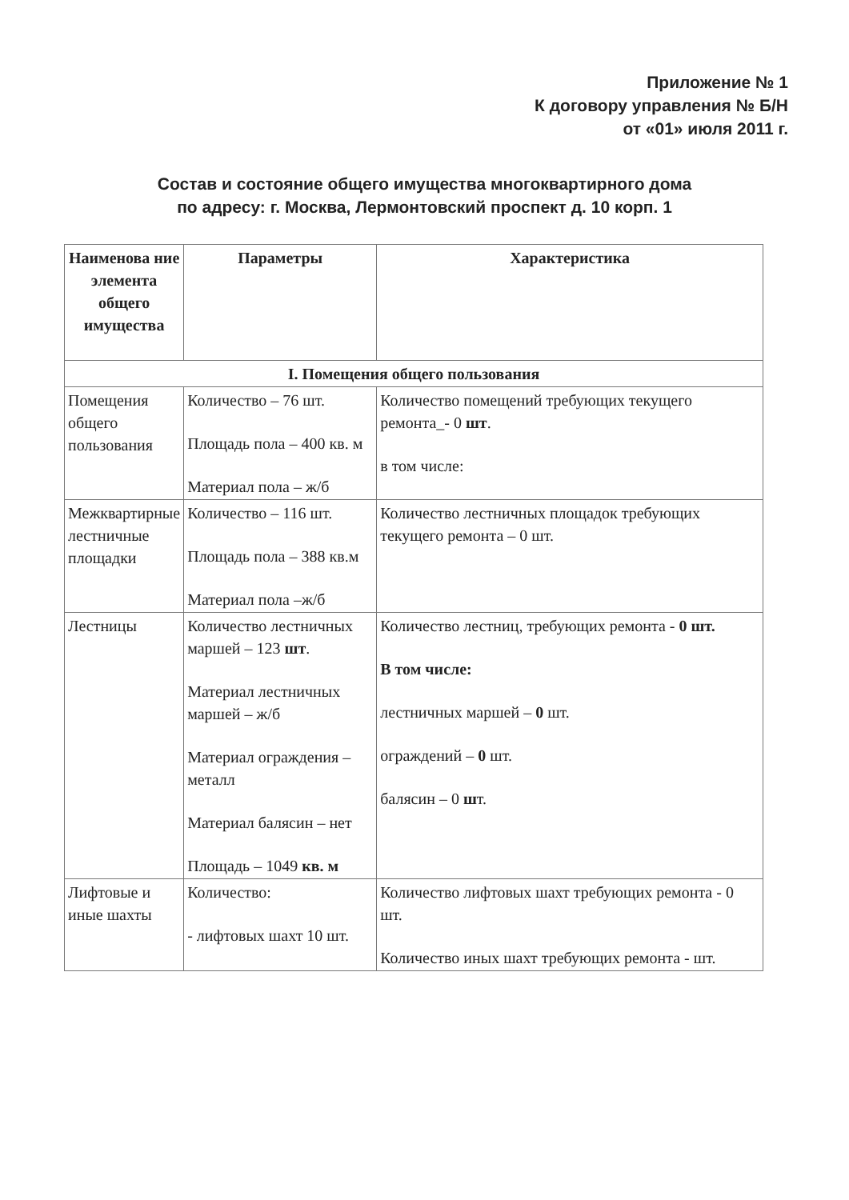Приложение № 1
К договору управления № Б/Н
от «01» июля 2011 г.
Состав и состояние общего имущества многоквартирного дома
по адресу: г. Москва, Лермонтовский проспект д. 10 корп. 1
| Наименова ние элемента общего имущества | Параметры | Характеристика |
| --- | --- | --- |
| I. Помещения общего пользования | | |
| Помещения общего пользования | Количество – 76 шт. Площадь пола – 400 кв. м Материал пола – ж/б | Количество помещений требующих текущего ремонта_- 0 шт . в том числе: |
| Межквартирные лестничные площадки | Количество – 116 шт. Площадь пола – 388 кв.м Материал пола –ж/б | Количество лестничных площадок требующих текущего ремонта – 0 шт. |
| Лестницы | Количество лестничных маршей – 123 шт . Материал лестничных маршей – ж/б Материал ограждения – металл Материал балясин – нет Площадь – 1049 кв. м | Количество лестниц, требующих ремонта - 0 шт. В том числе: лестничных маршей – 0 шт. ограждений – 0 шт. балясин – 0 ш т. |
| Лифтовые и иные шахты | Количество: - лифтовых шахт 10 шт. | Количество лифтовых шахт требующих ремонта - 0 шт. Количество иных шахт требующих ремонта - шт. |